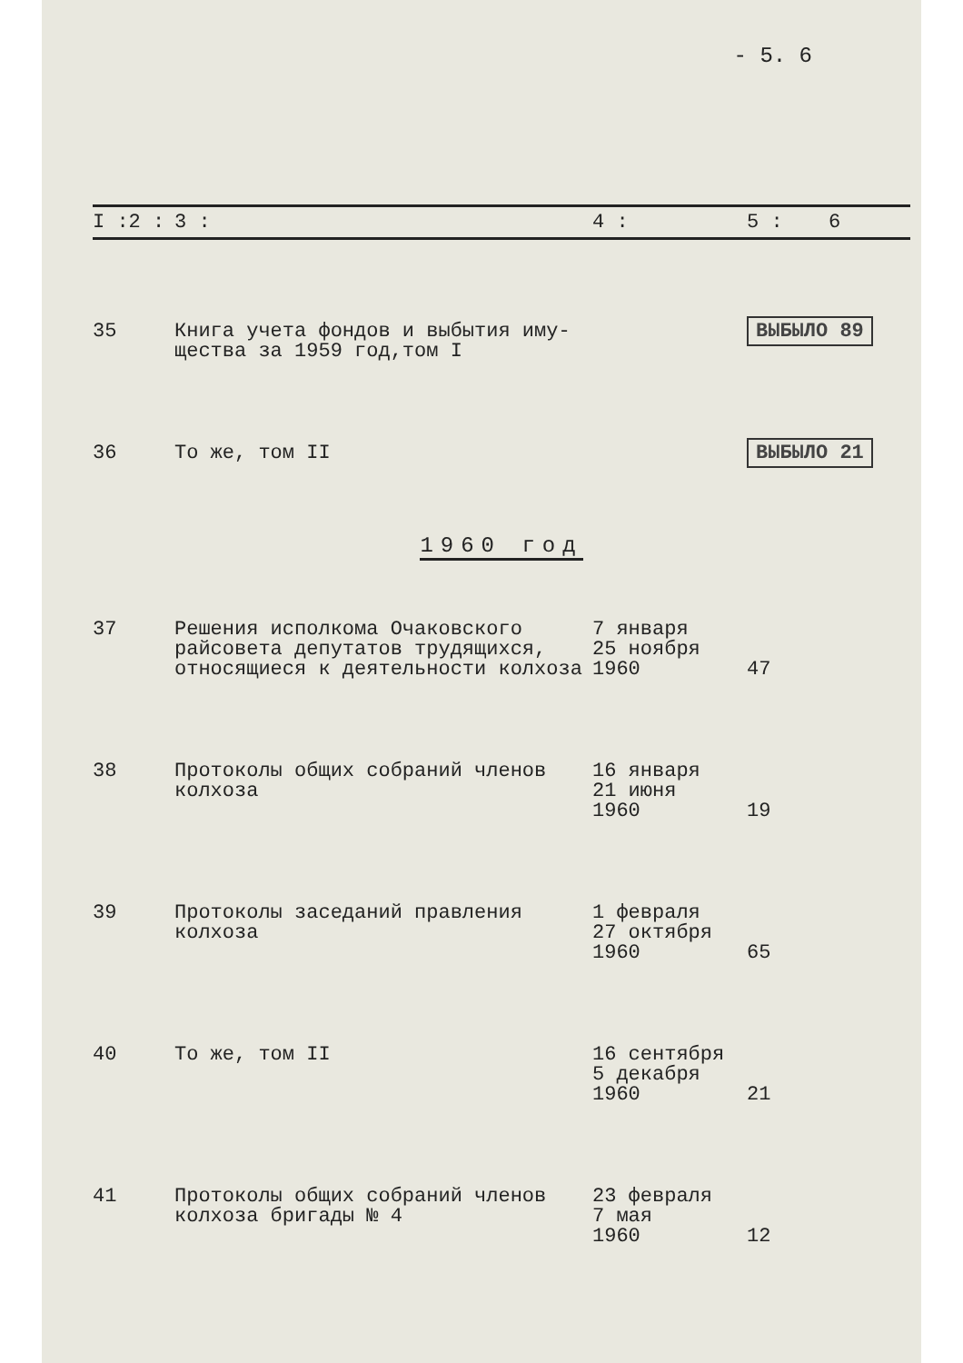- 5. 6
| I :2 : | 3 : | 4 : | 5 : | 6 |
| --- | --- | --- | --- | --- |
| 35 | Книга учета фондов и выбытия иму- щества за 1959 год,том I | | ВЫБЫЛО 89 | |
| 36 | То же, том II | | ВЫБЫЛО 21 | |
| 1960 год | | | | |
| 37 | Решения исполкома Очаковского райсовета депутатов трудящихся, относящиеся к деятельности колхоза | 7 января 25 ноября 1960 | 47 | |
| 38 | Протоколы общих собраний членов колхоза | 16 января 21 июня 1960 | 19 | |
| 39 | Протоколы заседаний правления колхоза | 1 февраля 27 октября 1960 | 65 | |
| 40 | То же, том II | 16 сентября 5 декабря 1960 | 21 | |
| 41 | Протоколы общих собраний членов колхоза бригады № 4 | 23 февраля 7 мая 1960 | 12 | |